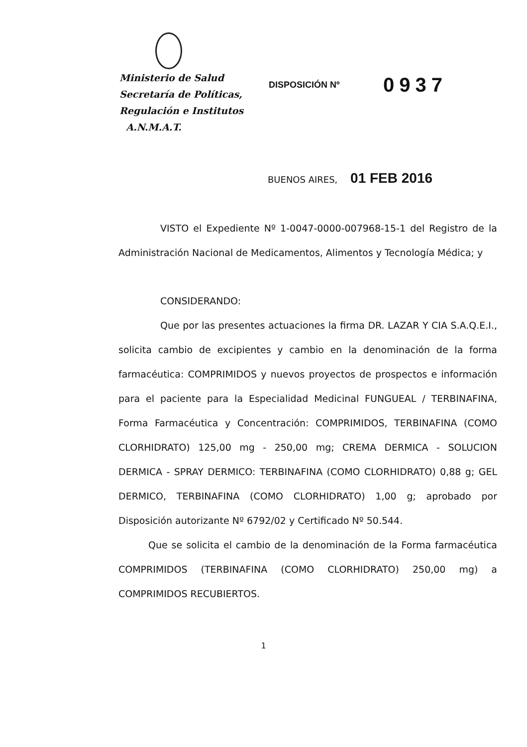Ministerio de Salud
Secretaría de Políticas,
Regulación e Institutos
A.N.M.A.T.
DISPOSICIÓN Nº
0937
BUENOS AIRES, 01 FEB 2016
VISTO el Expediente Nº 1-0047-0000-007968-15-1 del Registro de la Administración Nacional de Medicamentos, Alimentos y Tecnología Médica; y
CONSIDERANDO:
Que por las presentes actuaciones la firma DR. LAZAR Y CIA S.A.Q.E.I., solicita cambio de excipientes y cambio en la denominación de la forma farmacéutica: COMPRIMIDOS y nuevos proyectos de prospectos e información para el paciente para la Especialidad Medicinal FUNGUEAL / TERBINAFINA, Forma Farmacéutica y Concentración: COMPRIMIDOS, TERBINAFINA (COMO CLORHIDRATO) 125,00 mg - 250,00 mg; CREMA DERMICA - SOLUCION DERMICA - SPRAY DERMICO: TERBINAFINA (COMO CLORHIDRATO) 0,88 g; GEL DERMICO, TERBINAFINA (COMO CLORHIDRATO) 1,00 g; aprobado por Disposición autorizante Nº 6792/02 y Certificado Nº 50.544.
Que se solicita el cambio de la denominación de la Forma farmacéutica COMPRIMIDOS (TERBINAFINA (COMO CLORHIDRATO) 250,00 mg) a COMPRIMIDOS RECUBIERTOS.
1